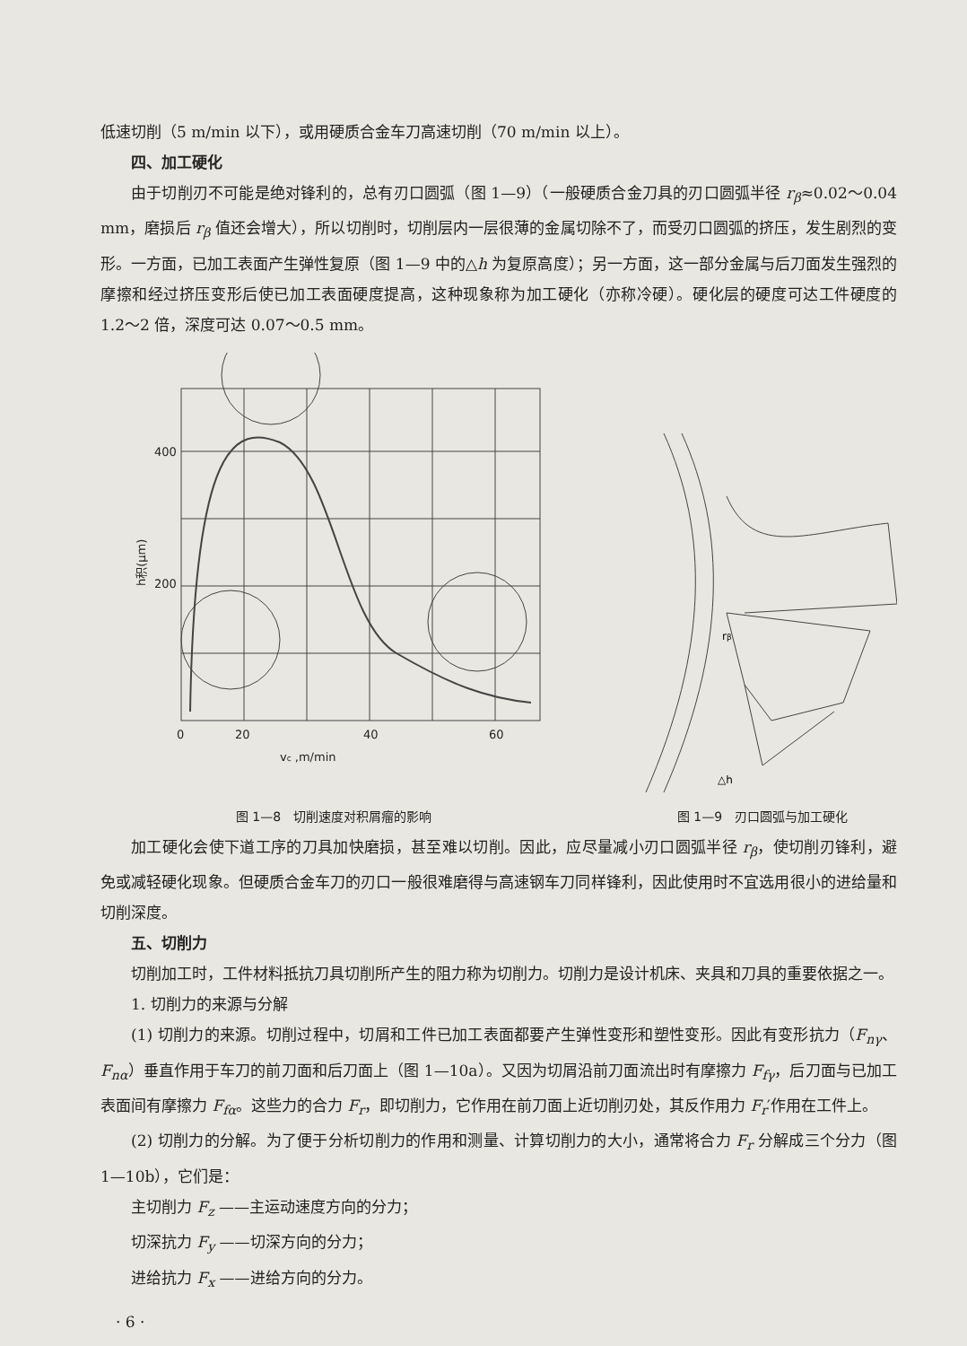低速切削（5 m/min 以下），或用硬质合金车刀高速切削（70 m/min 以上）。
四、加工硬化
由于切削刃不可能是绝对锋利的，总有刃口圆弧（图 1—9）（一般硬质合金刀具的刃口圆弧半径 r<sub>β</sub>≈0.02～0.04 mm，磨损后 r<sub>β</sub> 值还会增大），所以切削时，切削层内一层很薄的金属切除不了，而受刃口圆弧的挤压，发生剧烈的变形。一方面，已加工表面产生弹性复原（图 1—9 中的△h 为复原高度）；另一方面，这一部分金属与后刀面发生强烈的摩擦和经过挤压变形后使已加工表面硬度提高，这种现象称为加工硬化（亦称冷硬）。硬化层的硬度可达工件硬度的 1.2～2 倍，深度可达 0.07～0.5 mm。
400
200
0
20
40
60
vc ,m/min
h积(μm)
图 1—8　切削速度对积屑瘤的影响
rβ
△h
图 1—9　刃口圆弧与加工硬化
加工硬化会使下道工序的刀具加快磨损，甚至难以切削。因此，应尽量减小刃口圆弧半径 r<sub>β</sub>，使切削刃锋利，避免或减轻硬化现象。但硬质合金车刀的刃口一般很难磨得与高速钢车刀同样锋利，因此使用时不宜选用很小的进给量和切削深度。
五、切削力
切削加工时，工件材料抵抗刀具切削所产生的阻力称为切削力。切削力是设计机床、夹具和刀具的重要依据之一。
1. 切削力的来源与分解
(1) 切削力的来源。切削过程中，切屑和工件已加工表面都要产生弹性变形和塑性变形。因此有变形抗力（F<sub>nγ</sub>、F<sub>nα</sub>）垂直作用于车刀的前刀面和后刀面上（图 1—10a）。又因为切屑沿前刀面流出时有摩擦力 F<sub>fγ</sub>，后刀面与已加工表面间有摩擦力 F<sub>fα</sub>。这些力的合力 F<sub>r</sub>，即切削力，它作用在前刀面上近切削刃处，其反作用力 F<sub>r</sub>′作用在工件上。
(2) 切削力的分解。为了便于分析切削力的作用和测量、计算切削力的大小，通常将合力 F<sub>r</sub> 分解成三个分力（图 1—10b），它们是：
主切削力 F<sub>z</sub> ——主运动速度方向的分力；
切深抗力 F<sub>y</sub> ——切深方向的分力；
进给抗力 F<sub>x</sub> ——进给方向的分力。
· 6 ·